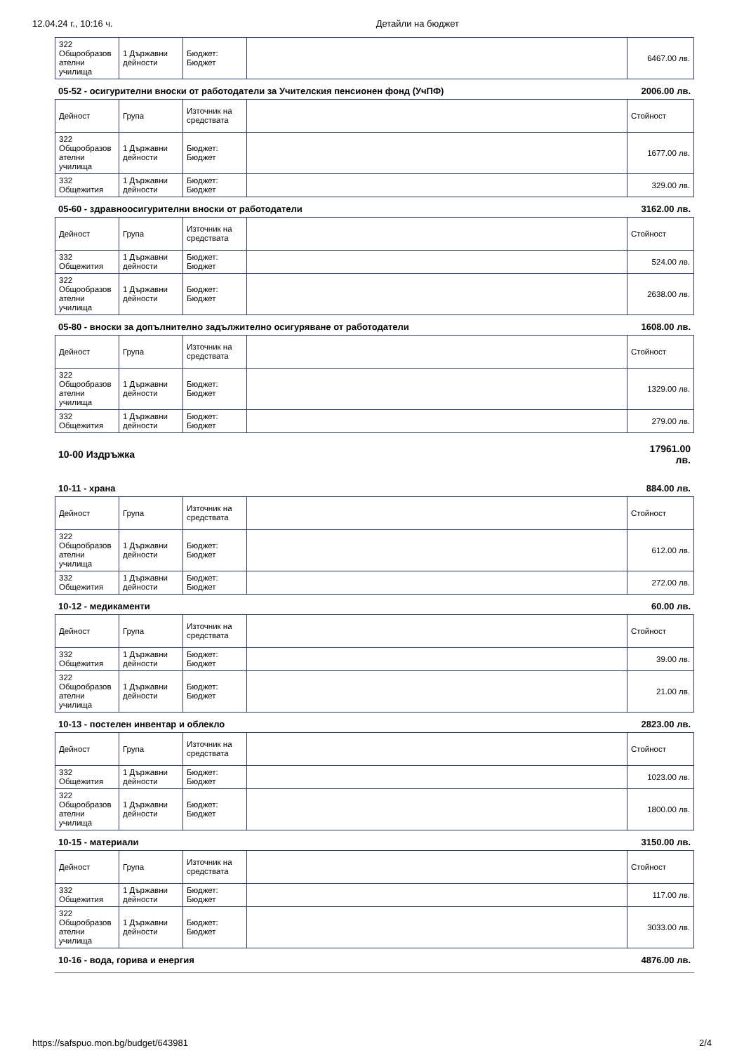12.04.24 г., 10:16 ч. Детайли на бюджет
| 322 Общообразов ателни училища | 1 Държавни дейности | Бюджет: Бюджет | | 6467.00 лв. |
05-52 - осигурителни вноски от работодатели за Учителския пенсионен фонд (УчПФ) 2006.00 лв.
| Дейност | Група | Източник на средствата | | Стойност |
| --- | --- | --- | --- | --- |
| 322 Общообразов ателни училища | 1 Държавни дейности | Бюджет: Бюджет | | 1677.00 лв. |
| 332 Общежития | 1 Държавни дейности | Бюджет: Бюджет | | 329.00 лв. |
05-60 - здравноосигурителни вноски от работодатели 3162.00 лв.
| Дейност | Група | Източник на средствата | | Стойност |
| --- | --- | --- | --- | --- |
| 332 Общежития | 1 Държавни дейности | Бюджет: Бюджет | | 524.00 лв. |
| 322 Общообразов ателни училища | 1 Държавни дейности | Бюджет: Бюджет | | 2638.00 лв. |
05-80 - вноски за допълнително задължително осигуряване от работодатели 1608.00 лв.
| Дейност | Група | Източник на средствата | | Стойност |
| --- | --- | --- | --- | --- |
| 322 Общообразов ателни училища | 1 Държавни дейности | Бюджет: Бюджет | | 1329.00 лв. |
| 332 Общежития | 1 Държавни дейности | Бюджет: Бюджет | | 279.00 лв. |
10-00 Издръжка 17961.00
лв.
10-11 - храна 884.00 лв.
| Дейност | Група | Източник на средствата | | Стойност |
| --- | --- | --- | --- | --- |
| 322 Общообразов ателни училища | 1 Държавни дейности | Бюджет: Бюджет | | 612.00 лв. |
| 332 Общежития | 1 Държавни дейности | Бюджет: Бюджет | | 272.00 лв. |
10-12 - медикаменти 60.00 лв.
| Дейност | Група | Източник на средствата | | Стойност |
| --- | --- | --- | --- | --- |
| 332 Общежития | 1 Държавни дейности | Бюджет: Бюджет | | 39.00 лв. |
| 322 Общообразов ателни училища | 1 Държавни дейности | Бюджет: Бюджет | | 21.00 лв. |
10-13 - постелен инвентар и облекло 2823.00 лв.
| Дейност | Група | Източник на средствата | | Стойност |
| --- | --- | --- | --- | --- |
| 332 Общежития | 1 Държавни дейности | Бюджет: Бюджет | | 1023.00 лв. |
| 322 Общообразов ателни училища | 1 Държавни дейности | Бюджет: Бюджет | | 1800.00 лв. |
10-15 - материали 3150.00 лв.
| Дейност | Група | Източник на средствата | | Стойност |
| --- | --- | --- | --- | --- |
| 332 Общежития | 1 Държавни дейности | Бюджет: Бюджет | | 117.00 лв. |
| 322 Общообразов ателни училища | 1 Държавни дейности | Бюджет: Бюджет | | 3033.00 лв. |
10-16 - вода, горива и енергия 4876.00 лв.
https://safspuo.mon.bg/budget/643981 2/4